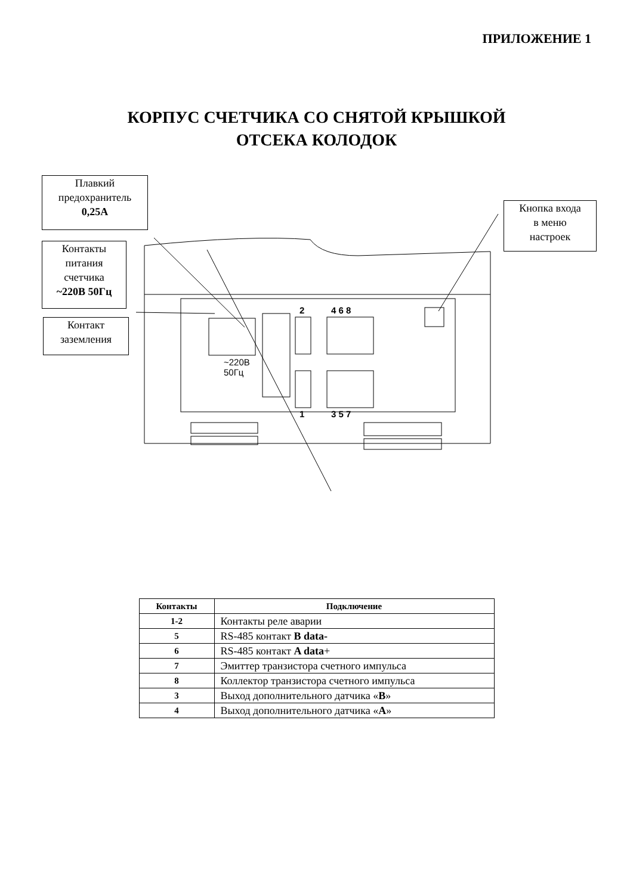ПРИЛОЖЕНИЕ 1
КОРПУС СЧЕТЧИКА СО СНЯТОЙ КРЫШКОЙ
ОТСЕКА КОЛОДОК
Плавкий
предохранитель
0,25А
Контакты
питания
счетчика
~220В 50Гц
Контакт
заземления
Кнопка входа
в меню
настроек
2 4 6 8
1 3 5 7
~220В
50Гц
| Контакты | Подключение |
| --- | --- |
| 1-2 | Контакты реле аварии |
| 5 | RS-485 контакт B data- |
| 6 | RS-485 контакт A data + |
| 7 | Эмиттер транзистора счетного импульса |
| 8 | Коллектор транзистора счетного импульса |
| 3 | Выход дополнительного датчика « B » |
| 4 | Выход дополнительного датчика « A » |